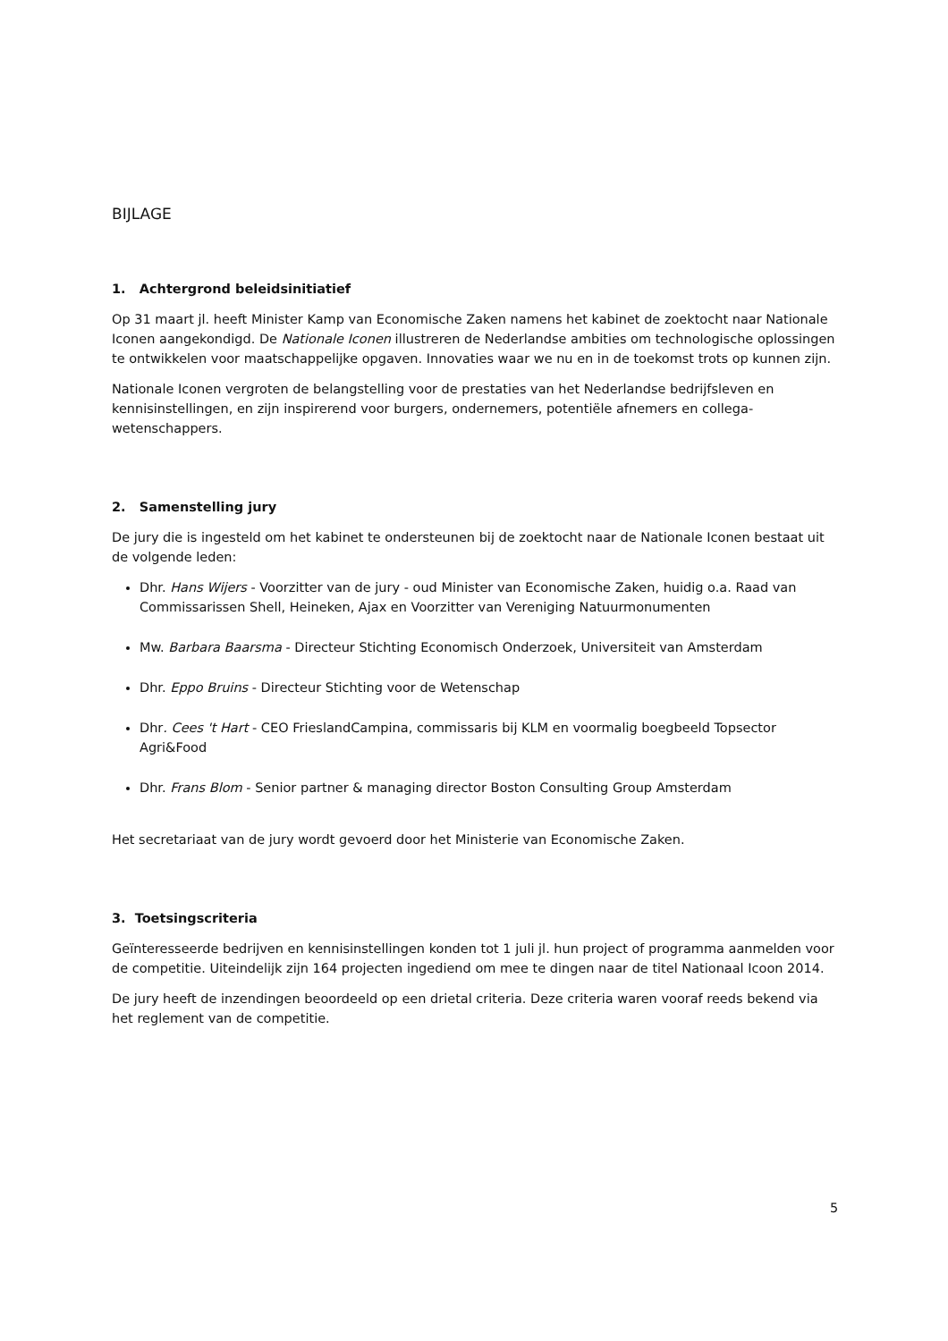BIJLAGE
1. Achtergrond beleidsinitiatief
Op 31 maart jl. heeft Minister Kamp van Economische Zaken namens het kabinet de zoektocht naar Nationale Iconen aangekondigd. De Nationale Iconen illustreren de Nederlandse ambities om technologische oplossingen te ontwikkelen voor maatschappelijke opgaven. Innovaties waar we nu en in de toekomst trots op kunnen zijn.
Nationale Iconen vergroten de belangstelling voor de prestaties van het Nederlandse bedrijfsleven en kennisinstellingen, en zijn inspirerend voor burgers, ondernemers, potentiële afnemers en collega-wetenschappers.
2. Samenstelling jury
De jury die is ingesteld om het kabinet te ondersteunen bij de zoektocht naar de Nationale Iconen bestaat uit de volgende leden:
Dhr. Hans Wijers - Voorzitter van de jury - oud Minister van Economische Zaken, huidig o.a. Raad van Commissarissen Shell, Heineken, Ajax en Voorzitter van Vereniging Natuurmonumenten
Mw. Barbara Baarsma - Directeur Stichting Economisch Onderzoek, Universiteit van Amsterdam
Dhr. Eppo Bruins - Directeur Stichting voor de Wetenschap
Dhr. Cees 't Hart - CEO FrieslandCampina, commissaris bij KLM en voormalig boegbeeld Topsector Agri&Food
Dhr. Frans Blom - Senior partner & managing director Boston Consulting Group Amsterdam
Het secretariaat van de jury wordt gevoerd door het Ministerie van Economische Zaken.
3. Toetsingscriteria
Geïnteresseerde bedrijven en kennisinstellingen konden tot 1 juli jl. hun project of programma aanmelden voor de competitie. Uiteindelijk zijn 164 projecten ingediend om mee te dingen naar de titel Nationaal Icoon 2014.
De jury heeft de inzendingen beoordeeld op een drietal criteria. Deze criteria waren vooraf reeds bekend via het reglement van de competitie.
5